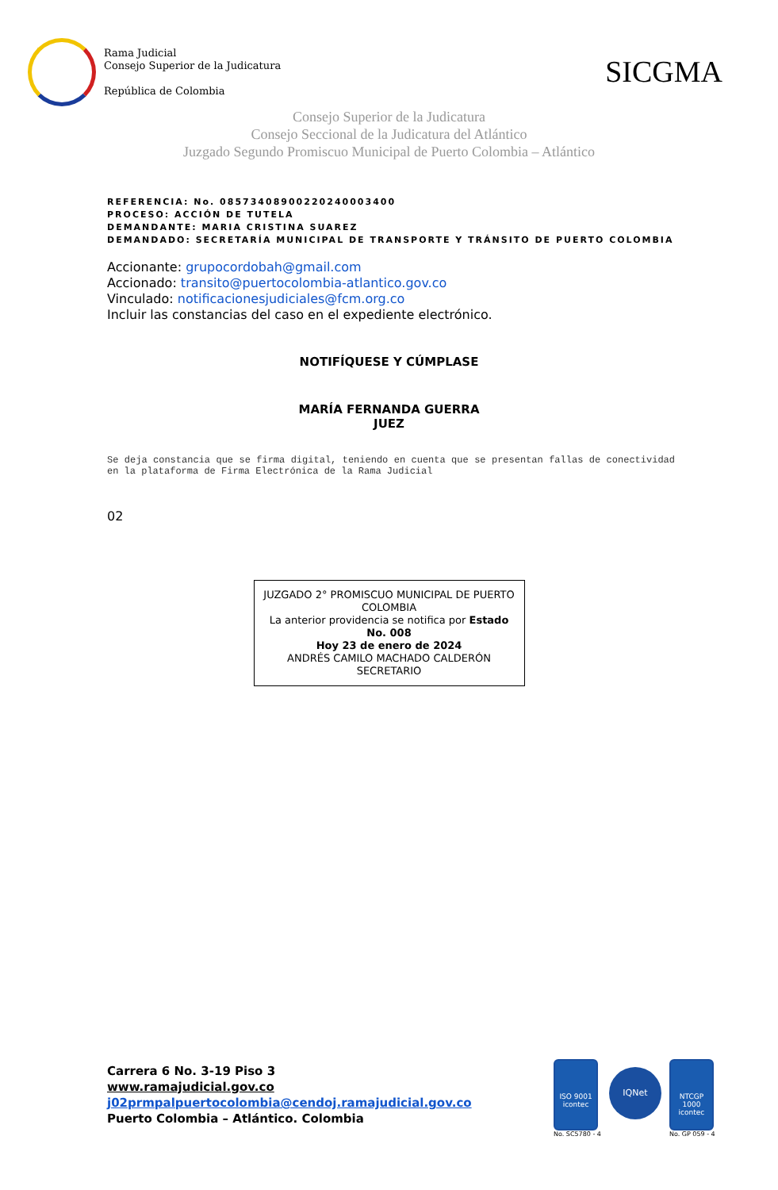Rama Judicial
Consejo Superior de la Judicatura
República de Colombia
SICGMA
Consejo Superior de la Judicatura
Consejo Seccional de la Judicatura del Atlántico
Juzgado Segundo Promiscuo Municipal de Puerto Colombia – Atlántico
REFERENCIA: No. 08573408900220240003400
PROCESO: ACCIÓN DE TUTELA
DEMANDANTE: MARIA CRISTINA SUAREZ
DEMANDADO: SECRETARÍA MUNICIPAL DE TRANSPORTE Y TRÁNSITO DE PUERTO COLOMBIA
Accionante: grupocordobah@gmail.com
Accionado: transito@puertocolombia-atlantico.gov.co
Vinculado: notificacionesjudiciales@fcm.org.co
Incluir las constancias del caso en el expediente electrónico.
NOTIFÍQUESE Y CÚMPLASE
MARÍA FERNANDA GUERRA
JUEZ
Se deja constancia que se firma digital, teniendo en cuenta que se presentan fallas de conectividad en la plataforma de Firma Electrónica de la Rama Judicial
02
JUZGADO 2° PROMISCUO MUNICIPAL DE PUERTO COLOMBIA
La anterior providencia se notifica por Estado No. 008
Hoy 23 de enero de 2024
ANDRÉS CAMILO MACHADO CALDERÓN
SECRETARIO
Carrera 6 No. 3-19 Piso 3
www.ramajudicial.gov.co
j02prmpalpuertocolombia@cendoj.ramajudicial.gov.co
Puerto Colombia – Atlántico. Colombia
ISO 9001
icontec
No. SC5780 - 4
IQNet
NTCGP 1000
icontec
No. GP 059 - 4